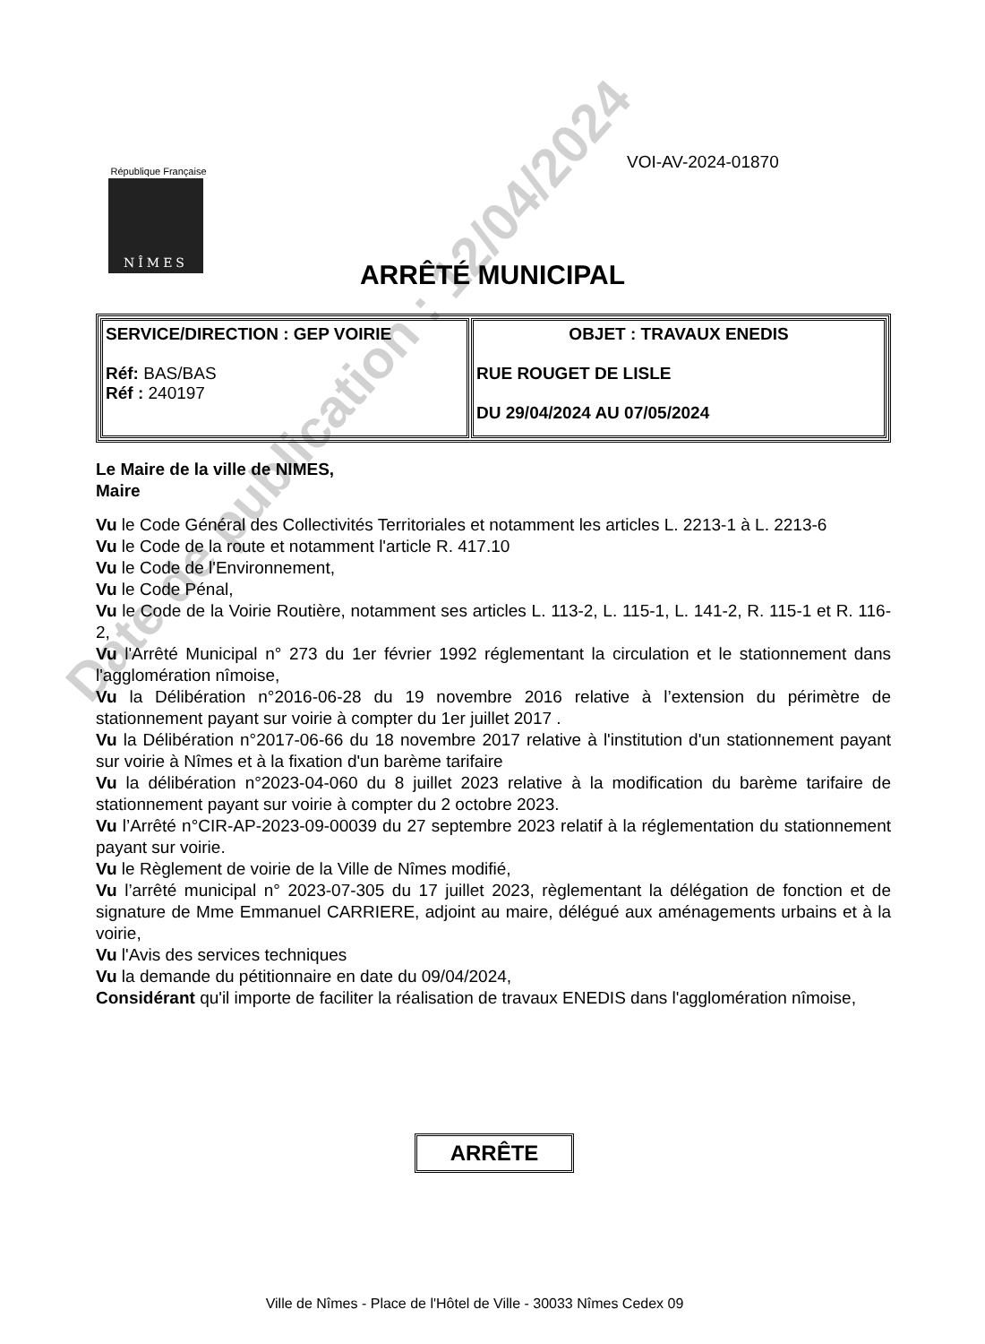VOI-AV-2024-01870
République Française
NÎMES
ARRÊTÉ MUNICIPAL
| SERVICE/DIRECTION : GEP VOIRIE Réf: BAS/BAS Réf : 240197 | OBJET : TRAVAUX ENEDIS RUE ROUGET DE LISLE DU 29/04/2024 AU 07/05/2024 |
Le Maire de la ville de NIMES,
Maire
Vu le Code Général des Collectivités Territoriales et notamment les articles L. 2213-1 à L. 2213-6
Vu le Code de la route et notamment l'article R. 417.10
Vu le Code de l'Environnement,
Vu le Code Pénal,
Vu le Code de la Voirie Routière, notamment ses articles L. 113-2, L. 115-1, L. 141-2, R. 115-1 et R. 116-2,
Vu l'Arrêté Municipal n° 273 du 1er février 1992 réglementant la circulation et le stationnement dans l'agglomération nîmoise,
Vu la Délibération n°2016-06-28 du 19 novembre 2016 relative à l’extension du périmètre de stationnement payant sur voirie à compter du 1er juillet 2017 .
Vu la Délibération n°2017-06-66 du 18 novembre 2017 relative à l'institution d'un stationnement payant sur voirie à Nîmes et à la fixation d'un barème tarifaire
Vu la délibération n°2023-04-060 du 8 juillet 2023 relative à la modification du barème tarifaire de stationnement payant sur voirie à compter du 2 octobre 2023.
Vu l’Arrêté n°CIR-AP-2023-09-00039 du 27 septembre 2023 relatif à la réglementation du stationnement payant sur voirie.
Vu le Règlement de voirie de la Ville de Nîmes modifié,
Vu l’arrêté municipal n° 2023-07-305 du 17 juillet 2023, règlementant la délégation de fonction et de signature de Mme Emmanuel CARRIERE, adjoint au maire, délégué aux aménagements urbains et à la voirie,
Vu l'Avis des services techniques
Vu la demande du pétitionnaire en date du 09/04/2024,
Considérant qu'il importe de faciliter la réalisation de travaux ENEDIS dans l'agglomération nîmoise,
ARRÊTE
Ville de Nîmes - Place de l'Hôtel de Ville - 30033 Nîmes Cedex 09
Date de publication : 12/04/2024